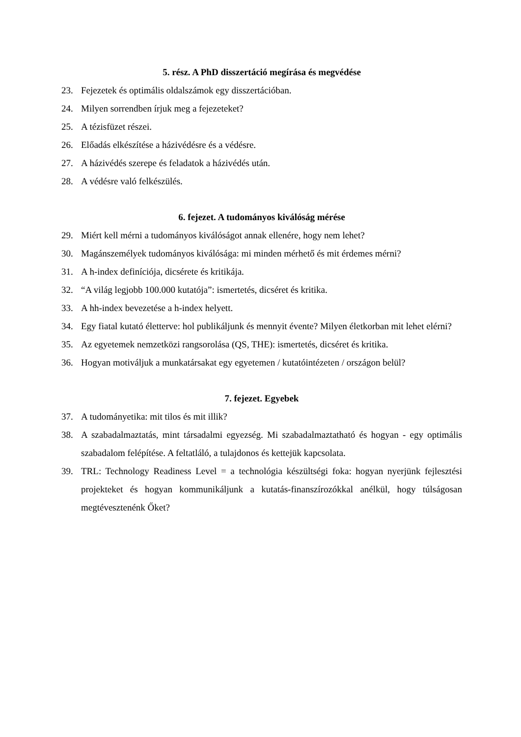5. rész. A PhD disszertáció megírása és megvédése
23. Fejezetek és optimális oldalszámok egy disszertációban.
24. Milyen sorrendben írjuk meg a fejezeteket?
25. A tézisfüzet részei.
26. Előadás elkészítése a házivédésre és a védésre.
27. A házivédés szerepe és feladatok a házivédés után.
28. A védésre való felkészülés.
6. fejezet. A tudományos kiválóság mérése
29. Miért kell mérni a tudományos kiválóságot annak ellenére, hogy nem lehet?
30. Magánszemélyek tudományos kiválósága: mi minden mérhető és mit érdemes mérni?
31. A h-index definíciója, dicsérete és kritikája.
32. “A világ legjobb 100.000 kutatója”: ismertetés, dicséret és kritika.
33. A hh-index bevezetése a h-index helyett.
34. Egy fiatal kutató életterve: hol publikáljunk és mennyit évente? Milyen életkorban mit lehet elérni?
35. Az egyetemek nemzetközi rangsorolása (QS, THE): ismertetés, dicséret és kritika.
36. Hogyan motiváljuk a munkatársakat egy egyetemen / kutatóintézeten / országon belül?
7. fejezet. Egyebek
37. A tudományetika: mit tilos és mit illik?
38. A szabadalmaztatás, mint társadalmi egyezség. Mi szabadalmaztatható és hogyan - egy optimális szabadalom felépítése. A feltatláló, a tulajdonos és kettejük kapcsolata.
39. TRL: Technology Readiness Level = a technológia készültségi foka: hogyan nyerjünk fejlesztési projekteket és hogyan kommunikáljunk a kutatás-finanszírozókkal anélkül, hogy túlságosan megtévesztenénk Őket?